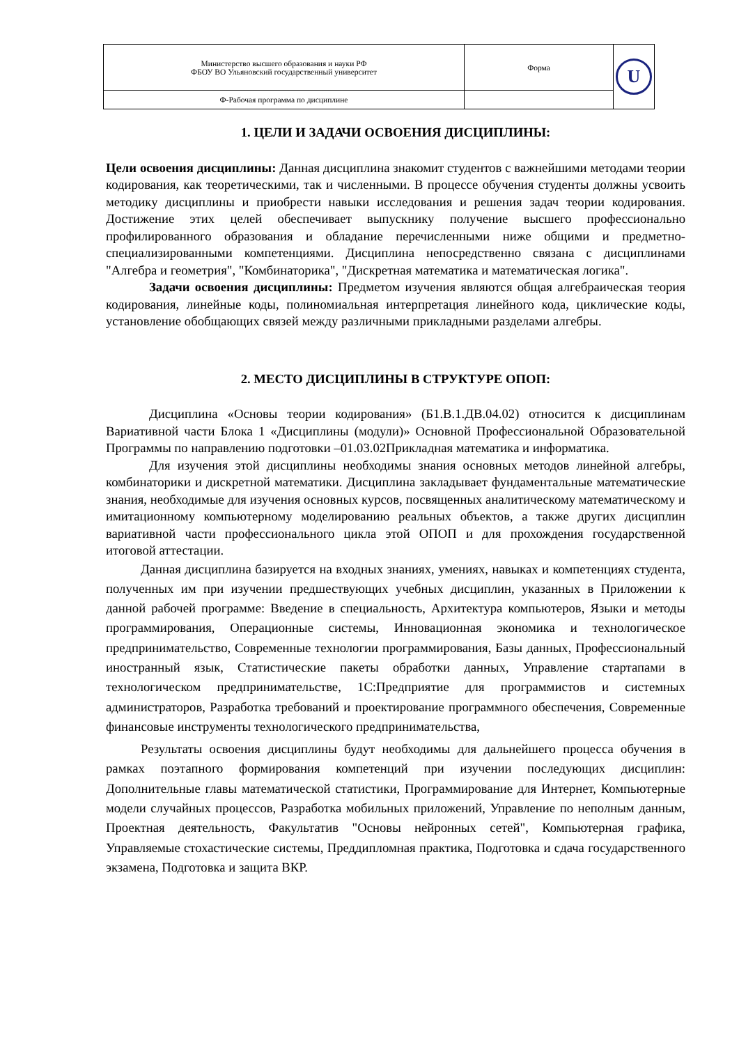| Министерство высшего образования и науки РФ ФБОУ ВО Ульяновский государственный университет | Форма | U |
| Ф-Рабочая программа по дисциплине | | |
1. ЦЕЛИ И ЗАДАЧИ ОСВОЕНИЯ ДИСЦИПЛИНЫ:
Цели освоения дисциплины: Данная дисциплина знакомит студентов с важнейшими методами теории кодирования, как теоретическими, так и численными. В процессе обучения студенты должны усвоить методику дисциплины и приобрести навыки исследования и решения задач теории кодирования. Достижение этих целей обеспечивает выпускнику получение высшего профессионально профилированного образования и обладание перечисленными ниже общими и предметно-специализированными компетенциями. Дисциплина непосредственно связана с дисциплинами "Алгебра и геометрия", "Комбинаторика", "Дискретная математика и математическая логика".
Задачи освоения дисциплины: Предметом изучения являются общая алгебраическая теория кодирования, линейные коды, полиномиальная интерпретация линейного кода, циклические коды, установление обобщающих связей между различными прикладными разделами алгебры.
2. МЕСТО ДИСЦИПЛИНЫ В СТРУКТУРЕ ОПОП:
Дисциплина «Основы теории кодирования» (Б1.В.1.ДВ.04.02) относится к дисциплинам Вариативной части Блока 1 «Дисциплины (модули)» Основной Профессиональной Образовательной Программы по направлению подготовки –01.03.02Прикладная математика и информатика.
Для изучения этой дисциплины необходимы знания основных методов линейной алгебры, комбинаторики и дискретной математики. Дисциплина закладывает фундаментальные математические знания, необходимые для изучения основных курсов, посвященных аналитическому математическому и имитационному компьютерному моделированию реальных объектов, а также других дисциплин вариативной части профессионального цикла этой ОПОП и для прохождения государственной итоговой аттестации.
Данная дисциплина базируется на входных знаниях, умениях, навыках и компетенциях студента, полученных им при изучении предшествующих учебных дисциплин, указанных в Приложении к данной рабочей программе: Введение в специальность, Архитектура компьютеров, Языки и методы программирования, Операционные системы, Инновационная экономика и технологическое предпринимательство, Современные технологии программирования, Базы данных, Профессиональный иностранный язык, Статистические пакеты обработки данных, Управление стартапами в технологическом предпринимательстве, 1С:Предприятие для программистов и системных администраторов, Разработка требований и проектирование программного обеспечения, Современные финансовые инструменты технологического предпринимательства,
Результаты освоения дисциплины будут необходимы для дальнейшего процесса обучения в рамках поэтапного формирования компетенций при изучении последующих дисциплин: Дополнительные главы математической статистики, Программирование для Интернет, Компьютерные модели случайных процессов, Разработка мобильных приложений, Управление по неполным данным, Проектная деятельность, Факультатив "Основы нейронных сетей", Компьютерная графика, Управляемые стохастические системы, Преддипломная практика, Подготовка и сдача государственного экзамена, Подготовка и защита ВКР.